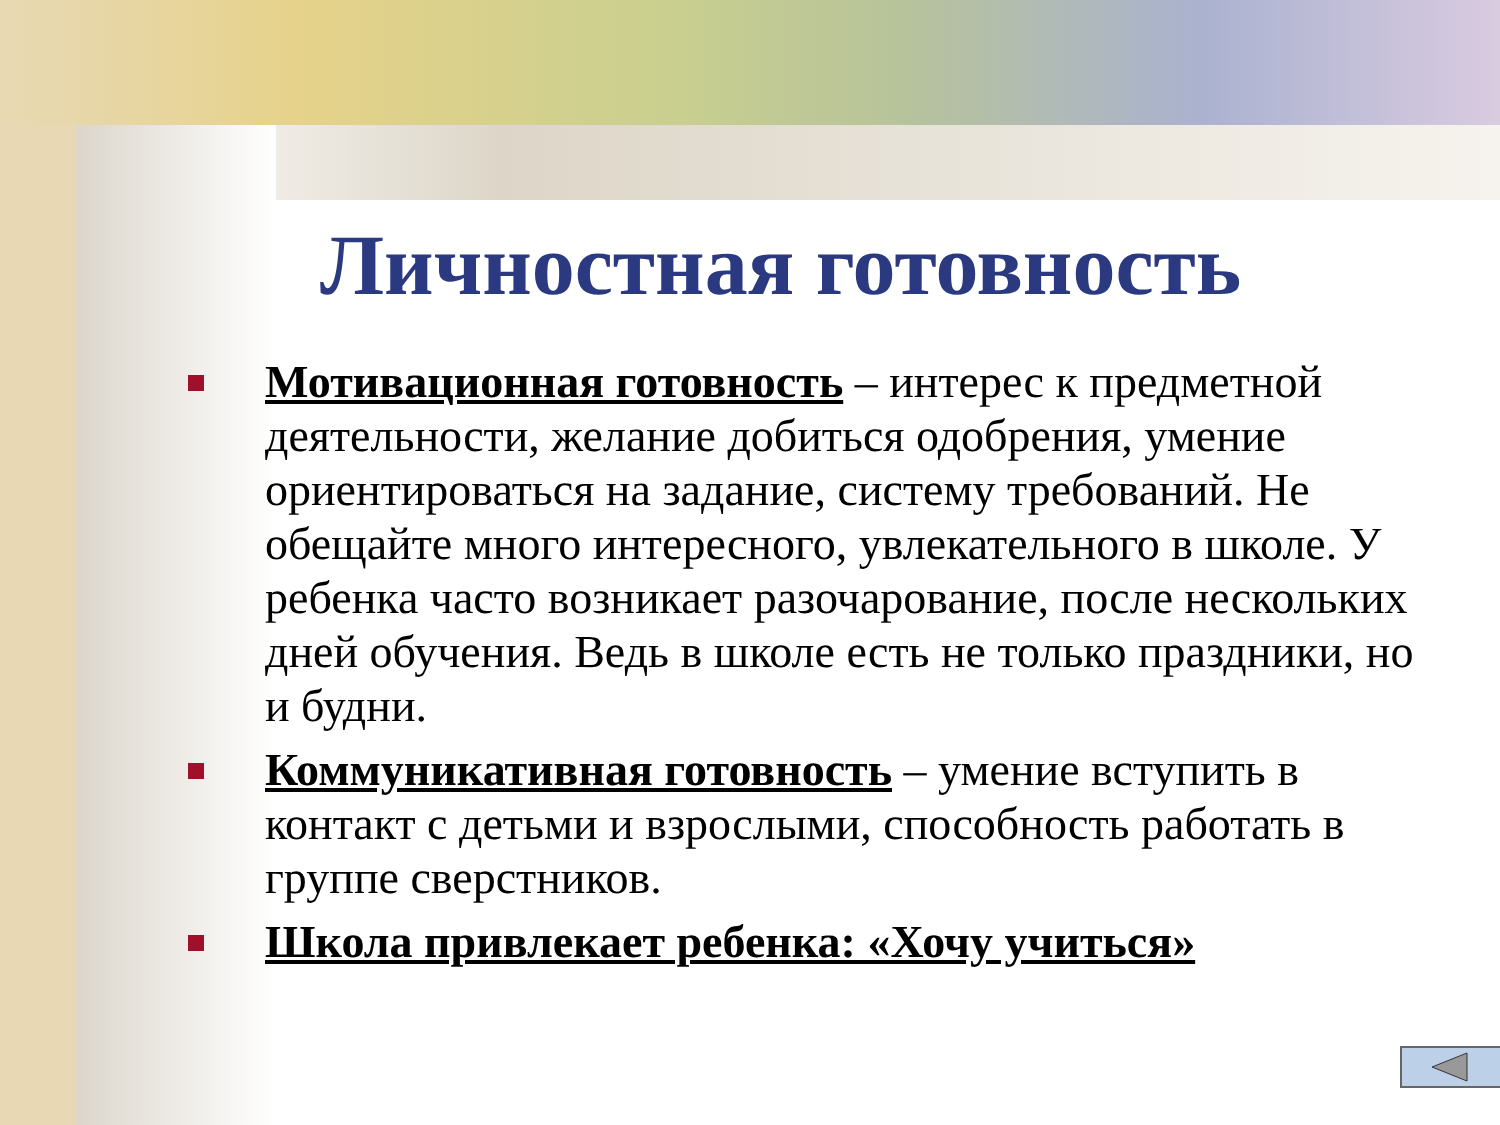Личностная готовность
Мотивационная готовность – интерес к предметной деятельности, желание добиться одобрения, умение ориентироваться на задание, систему требований. Не обещайте много интересного, увлекательного в школе. У ребенка часто возникает разочарование, после нескольких дней обучения. Ведь в школе есть не только праздники, но и будни.
Коммуникативная готовность – умение вступить в контакт с детьми и взрослыми, способность работать в группе сверстников.
Школа привлекает ребенка: «Хочу учиться»